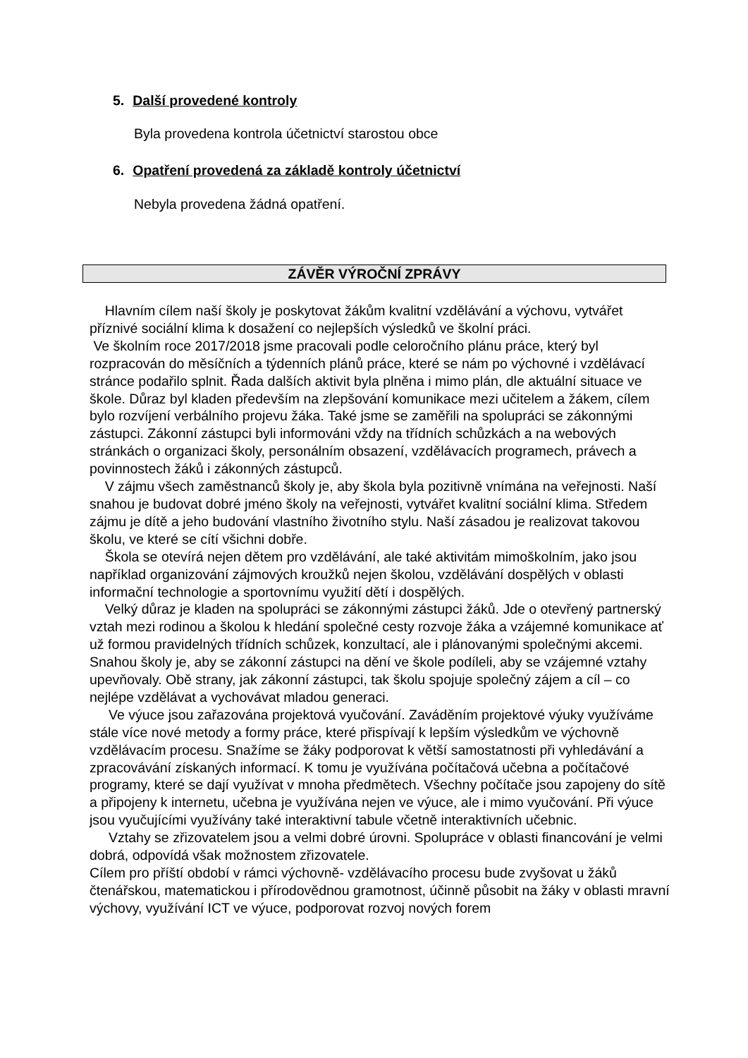5. Další provedené kontroly
Byla provedena kontrola účetnictví starostou obce
6. Opatření provedená za základě kontroly účetnictví
Nebyla provedena žádná opatření.
ZÁVĚR VÝROČNÍ ZPRÁVY
Hlavním cílem naší školy je poskytovat žákům kvalitní vzdělávání a výchovu, vytvářet příznivé sociální klima k dosažení co nejlepších výsledků ve školní práci.
Ve školním roce 2017/2018 jsme pracovali podle celoročního plánu práce, který byl rozpracován do měsíčních a týdenních plánů práce, které se nám po výchovné i vzdělávací stránce podařilo splnit. Řada dalších aktivit byla plněna i mimo plán, dle aktuální situace ve škole. Důraz byl kladen především na zlepšování komunikace mezi učitelem a žákem, cílem bylo rozvíjení verbálního projevu žáka. Také jsme se zaměřili na spolupráci se zákonnými zástupci. Zákonní zástupci byli informováni vždy na třídních schůzkách a na webových stránkách o organizaci školy, personálním obsazení, vzdělávacích programech, právech a povinnostech žáků i zákonných zástupců.
V zájmu všech zaměstnanců školy je, aby škola byla pozitivně vnímána na veřejnosti. Naší snahou je budovat dobré jméno školy na veřejnosti, vytvářet kvalitní sociální klima. Středem zájmu je dítě a jeho budování vlastního životního stylu. Naší zásadou je realizovat takovou školu, ve které se cítí všichni dobře.
Škola se otevírá nejen dětem pro vzdělávání, ale také aktivitám mimoškolním, jako jsou například organizování zájmových kroužků nejen školou, vzdělávání dospělých v oblasti informační technologie a sportovnímu využití dětí i dospělých.
Velký důraz je kladen na spolupráci se zákonnými zástupci žáků. Jde o otevřený partnerský vztah mezi rodinou a školou k hledání společné cesty rozvoje žáka a vzájemné komunikace ať už formou pravidelných třídních schůzek, konzultací, ale i plánovanými společnými akcemi. Snahou školy je, aby se zákonní zástupci na dění ve škole podíleli, aby se vzájemné vztahy upevňovaly. Obě strany, jak zákonní zástupci, tak školu spojuje společný zájem a cíl – co nejlépe vzdělávat a vychovávat mladou generaci.
Ve výuce jsou zařazována projektová vyučování. Zaváděním projektové výuky využíváme stále více nové metody a formy práce, které přispívají k lepším výsledkům ve výchovně vzdělávacím procesu. Snažíme se žáky podporovat k větší samostatnosti při vyhledávání a zpracovávání získaných informací. K tomu je využívána počítačová učebna a počítačové programy, které se dají využívat v mnoha předmětech. Všechny počítače jsou zapojeny do sítě a připojeny k internetu, učebna je využívána nejen ve výuce, ale i mimo vyučování. Při výuce jsou vyučujícími využívány také interaktivní tabule včetně interaktivních učebnic.
Vztahy se zřizovatelem jsou a velmi dobré úrovni. Spolupráce v oblasti financování je velmi dobrá, odpovídá však možnostem zřizovatele.
Cílem pro příští období v rámci výchovně- vzdělávacího procesu bude zvyšovat u žáků čtenářskou, matematickou i přírodovědnou gramotnost, účinně působit na žáky v oblasti mravní výchovy, využívání ICT ve výuce, podporovat rozvoj nových forem